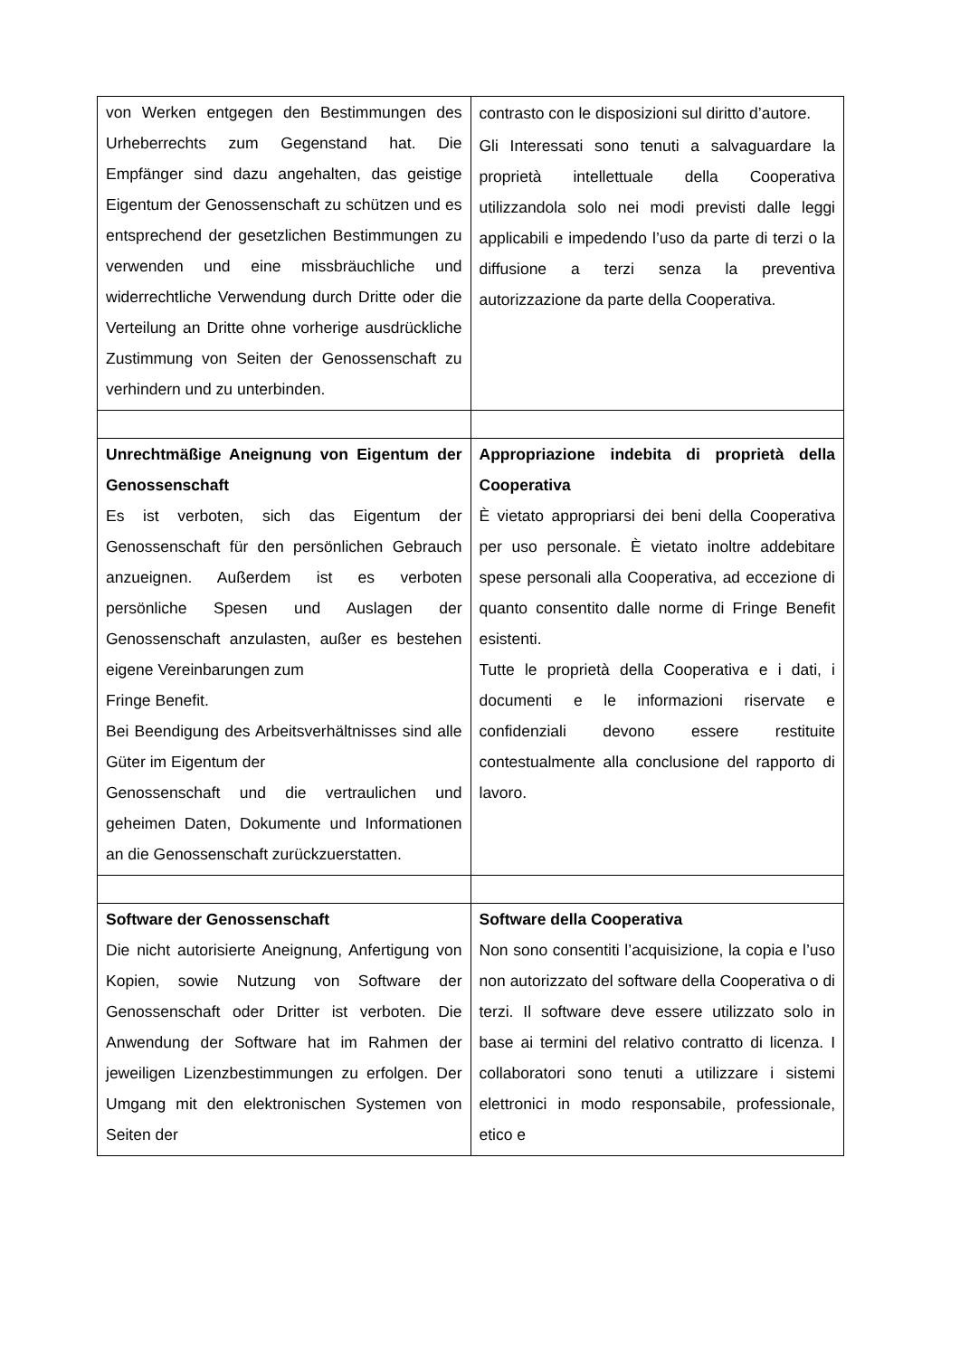| von Werken entgegen den Bestimmungen des Urheberrechts zum Gegenstand hat. Die Empfänger sind dazu angehalten, das geistige Eigentum der Genossenschaft zu schützen und es entsprechend der gesetzlichen Bestimmungen zu verwenden und eine missbräuchliche und widerrechtliche Verwendung durch Dritte oder die Verteilung an Dritte ohne vorherige ausdrückliche Zustimmung von Seiten der Genossenschaft zu verhindern und zu unterbinden. | contrasto con le disposizioni sul diritto d’autore. Gli Interessati sono tenuti a salvaguardare la proprietà intellettuale della Cooperativa utilizzandola solo nei modi previsti dalle leggi applicabili e impedendo l’uso da parte di terzi o la diffusione a terzi senza la preventiva autorizzazione da parte della Cooperativa. |
| Unrechtmäßige Aneignung von Eigentum der Genossenschaft Es ist verboten, sich das Eigentum der Genossenschaft für den persönlichen Gebrauch anzueignen. Außerdem ist es verboten persönliche Spesen und Auslagen der Genossenschaft anzulasten, außer es bestehen eigene Vereinbarungen zum Fringe Benefit. Bei Beendigung des Arbeitsverhältnisses sind alle Güter im Eigentum der Genossenschaft und die vertraulichen und geheimen Daten, Dokumente und Informationen an die Genossenschaft zurückzuerstatten. | Appropriazione indebita di proprietà della Cooperativa È vietato appropriarsi dei beni della Cooperativa per uso personale. È vietato inoltre addebitare spese personali alla Cooperativa, ad eccezione di quanto consentito dalle norme di Fringe Benefit esistenti. Tutte le proprietà della Cooperativa e i dati, i documenti e le informazioni riservate e confidenziali devono essere restituite contestualmente alla conclusione del rapporto di lavoro. |
| Software der Genossenschaft Die nicht autorisierte Aneignung, Anfertigung von Kopien, sowie Nutzung von Software der Genossenschaft oder Dritter ist verboten. Die Anwendung der Software hat im Rahmen der jeweiligen Lizenzbestimmungen zu erfolgen. Der Umgang mit den elektronischen Systemen von Seiten der | Software della Cooperativa Non sono consentiti l’acquisizione, la copia e l’uso non autorizzato del software della Cooperativa o di terzi. Il software deve essere utilizzato solo in base ai termini del relativo contratto di licenza. I collaboratori sono tenuti a utilizzare i sistemi elettronici in modo responsabile, professionale, etico e |